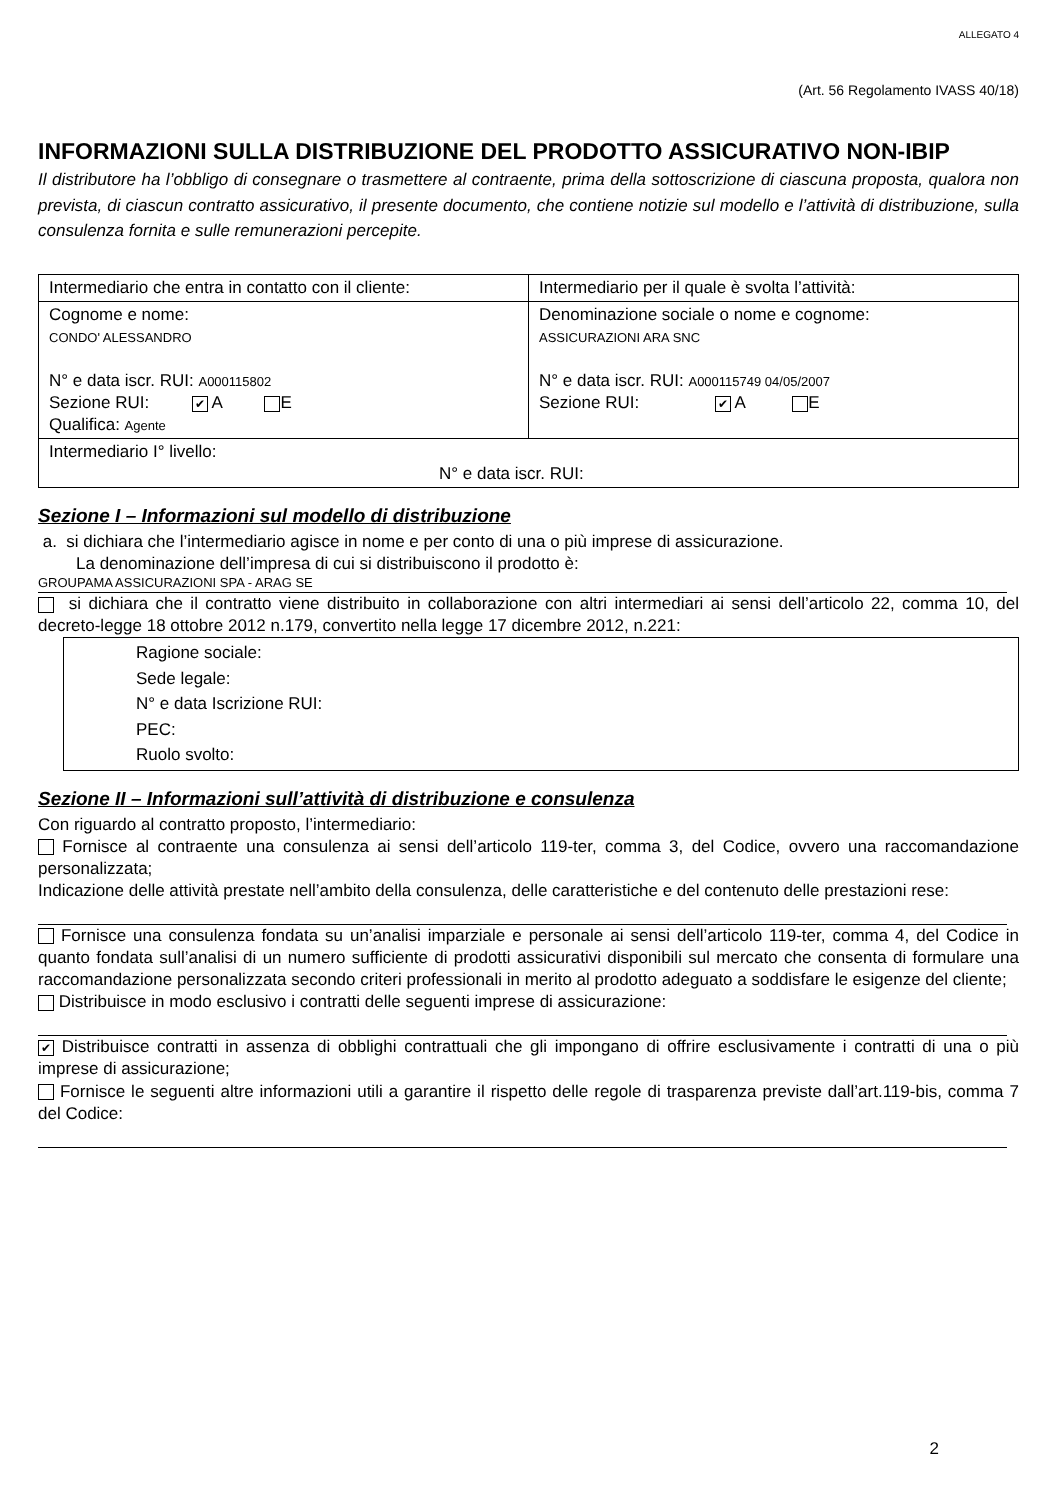ALLEGATO 4
(Art. 56 Regolamento IVASS 40/18)
INFORMAZIONI SULLA DISTRIBUZIONE DEL PRODOTTO ASSICURATIVO NON-IBIP
Il distributore ha l’obbligo di consegnare o trasmettere al contraente, prima della sottoscrizione di ciascuna proposta, qualora non prevista, di ciascun contratto assicurativo, il presente documento, che contiene notizie sul modello e l’attività di distribuzione, sulla consulenza fornita e sulle remunerazioni percepite.
| Intermediario che entra in contatto con il cliente: | Intermediario per il quale è svolta l’attività: |
| Cognome e nome: CONDO' ALESSANDRO N° e data iscr. RUI: A000115802 Sezione RUI: ✔ A E Qualifica: Agente | Denominazione sociale o nome e cognome: ASSICURAZIONI ARA SNC N° e data iscr. RUI: A000115749 04/05/2007 Sezione RUI: ✔ A E |
| Intermediario I° livello: N° e data iscr. RUI: | |
Sezione I – Informazioni sul modello di distribuzione
a. si dichiara che l’intermediario agisce in nome e per conto di una o più imprese di assicurazione.
La denominazione dell’impresa di cui si distribuiscono il prodotto è:
GROUPAMA ASSICURAZIONI SPA - ARAG SE
si dichiara che il contratto viene distribuito in collaborazione con altri intermediari ai sensi dell’articolo 22, comma 10, del decreto-legge 18 ottobre 2012 n.179, convertito nella legge 17 dicembre 2012, n.221:
Ragione sociale:
Sede legale:
N° e data Iscrizione RUI:
PEC:
Ruolo svolto:
Sezione II – Informazioni sull’attività di distribuzione e consulenza
Con riguardo al contratto proposto, l’intermediario:
Fornisce al contraente una consulenza ai sensi dell’articolo 119-ter, comma 3, del Codice, ovvero una raccomandazione personalizzata;
Indicazione delle attività prestate nell’ambito della consulenza, delle caratteristiche e del contenuto delle prestazioni rese:
Fornisce una consulenza fondata su un’analisi imparziale e personale ai sensi dell’articolo 119-ter, comma 4, del Codice in quanto fondata sull’analisi di un numero sufficiente di prodotti assicurativi disponibili sul mercato che consenta di formulare una raccomandazione personalizzata secondo criteri professionali in merito al prodotto adeguato a soddisfare le esigenze del cliente;
Distribuisce in modo esclusivo i contratti delle seguenti imprese di assicurazione:
✔ Distribuisce contratti in assenza di obblighi contrattuali che gli impongano di offrire esclusivamente i contratti di una o più imprese di assicurazione;
Fornisce le seguenti altre informazioni utili a garantire il rispetto delle regole di trasparenza previste dall’art.119-bis, comma 7 del Codice:
2